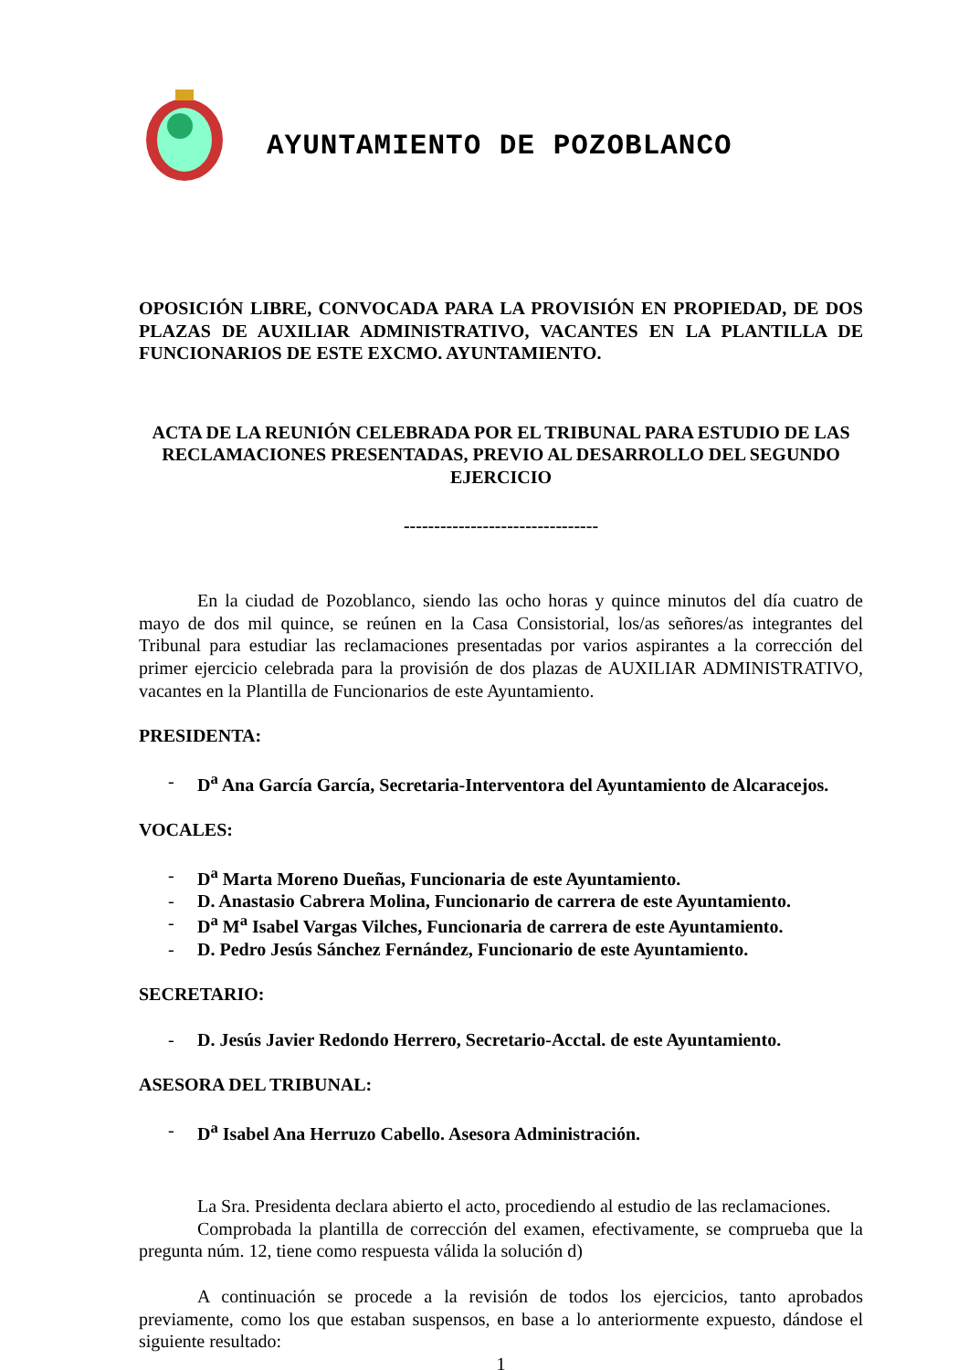AYUNTAMIENTO DE POZOBLANCO
OPOSICIÓN LIBRE, CONVOCADA PARA LA PROVISIÓN EN PROPIEDAD, DE DOS PLAZAS DE AUXILIAR ADMINISTRATIVO, VACANTES EN LA PLANTILLA DE FUNCIONARIOS DE ESTE EXCMO. AYUNTAMIENTO.
ACTA DE LA REUNIÓN CELEBRADA POR EL TRIBUNAL PARA ESTUDIO DE LAS RECLAMACIONES PRESENTADAS, PREVIO AL DESARROLLO DEL SEGUNDO EJERCICIO
--------------------------------
En la ciudad de Pozoblanco, siendo las ocho horas y quince minutos del día cuatro de mayo de dos mil quince, se reúnen en la Casa Consistorial, los/as señores/as integrantes del Tribunal para estudiar las reclamaciones presentadas por varios aspirantes a la corrección del primer ejercicio celebrada para la provisión de dos plazas de AUXILIAR ADMINISTRATIVO, vacantes en la Plantilla de Funcionarios de este Ayuntamiento.
PRESIDENTA:
- D<sup>a</sup> Ana García García, Secretaria-Interventora del Ayuntamiento de Alcaracejos.
VOCALES:
- D<sup>a</sup> Marta Moreno Dueñas, Funcionaria de este Ayuntamiento.
- D. Anastasio Cabrera Molina, Funcionario de carrera de este Ayuntamiento.
- D<sup>a</sup> M<sup>a</sup> Isabel Vargas Vilches, Funcionaria de carrera de este Ayuntamiento.
- D. Pedro Jesús Sánchez Fernández, Funcionario de este Ayuntamiento.
SECRETARIO:
- D. Jesús Javier Redondo Herrero, Secretario-Acctal. de este Ayuntamiento.
ASESORA DEL TRIBUNAL:
- D<sup>a</sup> Isabel Ana Herruzo Cabello. Asesora Administración.
La Sra. Presidenta declara abierto el acto, procediendo al estudio de las reclamaciones.
Comprobada la plantilla de corrección del examen, efectivamente, se comprueba que la pregunta núm. 12, tiene como respuesta válida la solución d)
A continuación se procede a la revisión de todos los ejercicios, tanto aprobados previamente, como los que estaban suspensos, en base a lo anteriormente expuesto, dándose el siguiente resultado:
1